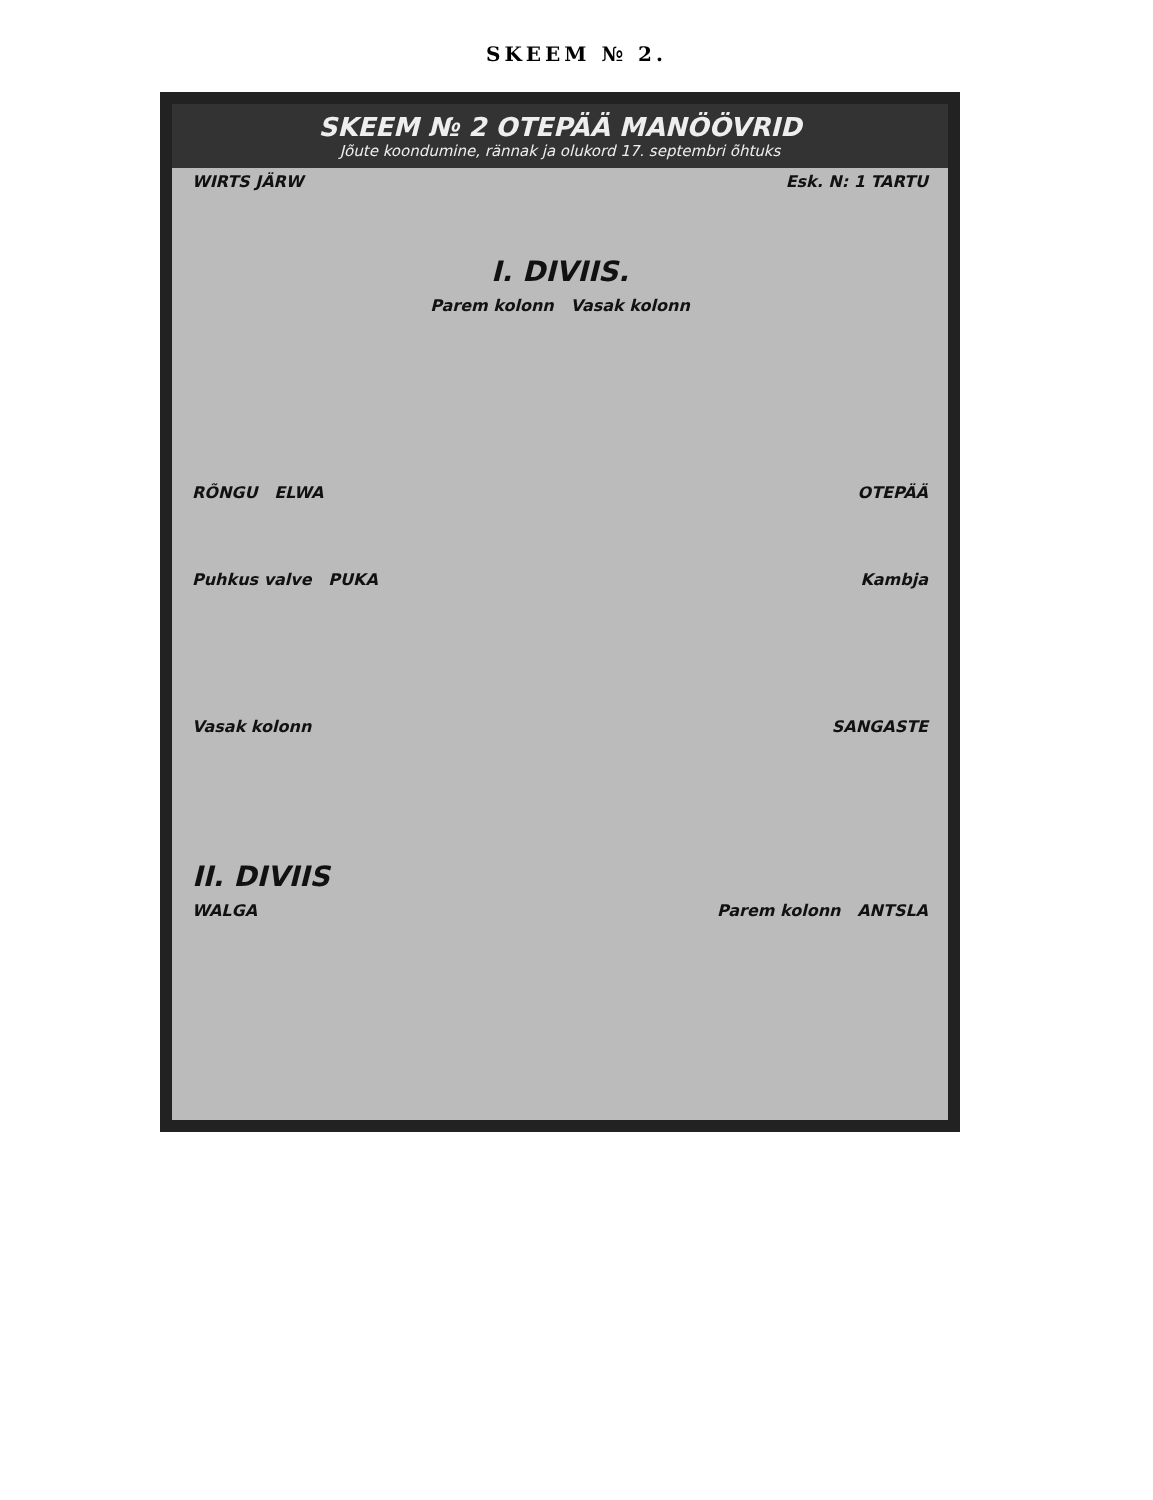SKEEM № 2.
SKEEM № 2 OTEPÄÄ MANÖÖVRID
Jõute koondumine, rännak ja olukord 17. septembri õhtuks
WIRTS JÄRW Esk. N: 1 TARTU
I. DIVIIS.
Parem kolonn Vasak kolonn
RÕNGU ELWA OTEPÄÄ
Puhkus valve PUKA Kambja
Vasak kolonn SANGASTE
II. DIVIIS
WALGA Parem kolonn ANTSLA